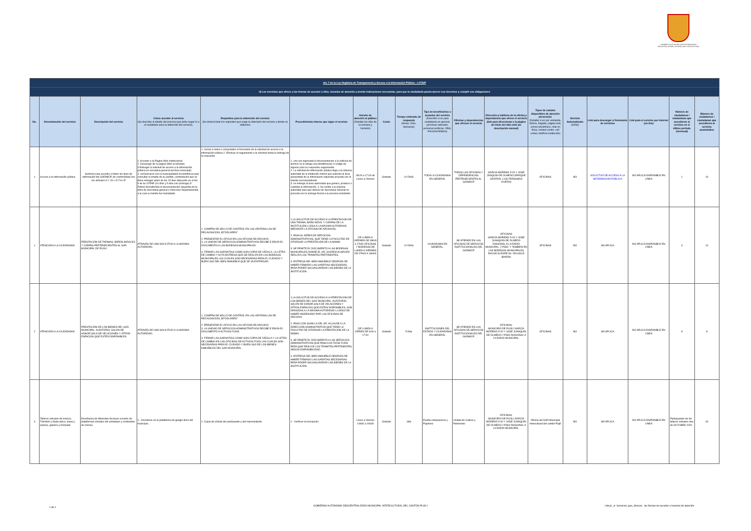GOBIERNO AUTÓNOMO DESCENTRALIZADO MUNICIPAL INTERCULTURAL DEL CANTÓN PUJILÍ
| Art. 7 de la Ley Orgánica de Transparencia y Acceso a la Información Pública - LOTAIP | | | | | | | | | | | | | | | | | |
| d) Los servicios que ofrece y las formas de acceder a ellos, horarios de atención y demás indicaciones necesarias, para que la ciudadanía pueda ejercer sus derechos y cumplir sus obligaciones | | | | | | | | | | | | | | | | | |
| No. | Denominación del servicio | Descripción del servicio | Cómo acceder al servicio (Se describe el detalle del proceso que debe seguir la o el ciudadano para la obtención del servicio). | Requisitos para la obtención del servicio (Se deberá listar los requisitos que exige la obtención del servicio y donde se obtienen) | Procedimiento interno que sigue el servicio | Horario de atención al público (Detallar los días de la semana y horarios) | Costo | Tiempo estimado de respuesta (Horas, Días, Semanas) | Tipo de beneficiarios o usuarios del servicio (Describir si es para ciudadanía en general, personas naturales, personas jurídicas, ONG, Personal Médico) | Oficinas y dependencias que ofrecen el servicio | Dirección y teléfono de la oficina y dependencia que ofrece el servicio (link para direccionar a la página de inicio del sitio web y/o descripción manual) | Tipos de canales disponibles de atención presencial: (Detallar si es por ventanilla, oficina, brigada, página web, correo electrónico, chat en línea, contact center, call center, teléfono institución) | Servicio Automatizado (Si/No) | Link para descargar el formulario de servicios | Link para el servicio por internet (on line) | Número de ciudadanos / ciudadanas que accedieron al servicio en el último período (mensual) | Número de ciudadanos / ciudadanas que accedieron al servicio acumulativo |
| 1 | Acceso a la información pública | Sertvicio para acceder a todos los tipos de información del GADMICP, de conformidad con los artículos 9 Y 19 L.O.T.A.I.P | 1. Acceder a la Pagina Web Institucional. 2. Desacrgar de la pagina Web la solicitud, 3.Entregar la solicitud de acceso a la información pública en secretaria general (archivo municipal) 4. comunicarse con la municipalidad via telefonica para consultar el estado de su pedido, contestación que se debe entregar antes de los 15 dias dispuesto en el Art. 9 de la LOTAIP (10 días y 5 días con prórroga) 5. Retirar formalmente la documentación requerida de la ofina de Secretaria general o Direccion Departamental, a la cual su tramite fue trasladado | 1. Llenar a mano o computador el formulario de la solicitud de acceso a la información pública 2. Efectuar el seguimiento a la solicitud hasta la entrega de la respuesta | 1. una vez ingresada la documentacion a la oofi​cina de archivo se le otorga una identificacion o codigo de ingreso para su respectivo seguimiento. 2. La solicitud de información pública llega a la máxima autoridad de la institución mismo que autoriza al área poseedoda de la informacion requerida proceda con el tramite correspondiente. 3. se entrega al área autorizada que genera, produce o custodia la información. 4. Se remite a la máxima autoridad para que atravez de Secretaria General se proceda con la entrega formal a la persona solicitante. | 08:00 a 17:00 de Lunes a Viernes | Gratuito | 10 DIAS | TODA LA CIUDADANIA EN GENERAL | TODAS LAS OFICINAS Y DEPENDENCIAS PERTENECIENTES AL GADMICP | GARCIA MORENO 5-00 Y JOSÉ JOAQUIN DE OLMEDO (PARQUE CENTRAL LUIS FERNANDO VIVERO) | OFICINAS | NO | SOLICITUD DE ACCESO A LA INFORMACIÓN PÚBLICA | NO APLICA DISPONIBLE EN LÍNEA | 1 | 10 |
| 1 | ATENCIÓN A LA CIUDADANÍA | PRESTACIÓN DE TARIMAS, BAÑOS MÓVILES Y CARPAS PERTENECIENTES AL GAD MUNICIPAL DE PUJILÍ | ATRAVES DE UNA SOLICITUD A LA MÁXIMA AUTORIDAD. | 1. COMPRA DE SELLO DE CONTROL EN LAS VENTANILLAS DE RECAUDACÍON, $2"DÓLARES" 2. PRESENTAR EL OFICIO EN LAS OFICINA DE ARCHIVO. 3. LA UNIDAD DE SERVICIOS ADMINISTRATIVOS RECIBE E ENVÍA EL DOCUMENTO A LAS BODEGAS MUNICIPALES. 3. FIRMAR LAS GARANTIAS COMO SON COPIA DE CEDULA, LA LETRA DE CAMBIO Y ACTA ENTREGA QUE SE REALIZA EN LAS BODEGAS MUNICIPALES LAS CUALES SON NECESARIAS PARA EL CUIDADO Y BUEN USO DEL BIEN INMUEBLE QUE SE VA ENTREGAR. | 1.LA SOLICITUD DE ACCESO A LA PRESTACION DE UNA TARIMA, BAÑO MÓVIL Y CARPAS DE LA INSTITUCIÓN LLEGA A LA MÁXIMA AUTORIDAD MEDIANTE LA OFICINA DE ARCHIVOS. 2. PASA AL AÉREA DE SERVICIOS ADMINISTRATIVOS, QUE TIENE LA FACULTAD DE OTORGAR LA PRESTACIÓN DE LA MISMA 3. SE REMITE EL DOCUMENTO A LAS BODEGAS MUNICIPALES DONDE EL SR, GUARDA ALMACEN REALIZA LOS TRÁMITES PERTINENTES. 4. ENTREGA DEL BIEN INMUEBLE DESPUES DE HABER FIRMADO LAS GARATIAS NECESARIAS PARA PODER SALVAGUARDAR LOS BIENES DE LA INSTITUCIÓN. | DE LUNES A VIERNES DE 08h00 a 17h00 OFICINAS Y BODEGAS DE LUNES A VIERNES DE 07H00 A 16H00 | Gratuito | 10 DIAS | CIUDADANÍA EN GENERAL. | SE ATIENDE EN LAS OFICINAS DE SERVICOS INSTITUCIONALES DEL GADMICP | OFICINAS GARCÍA MORENO 5-00 Y JOSÉ JUANQUÍN DE OLMEDO DIAGONAL A LA RADIO MUNICIPAL. 2 PISO. Y TAMBIEN EN LAS BODEGAS MUNICIPALES RACHO ALEGRE AV. VELASCO IBARRA | OFICINAS | NO | NO APLICA | NO APLICA DISPONIBLE EN LÍNEA | 3 | 10 |
| 2 | ATENCIÓN A LA CIUDADANÍA | PRESTACIÓN DE LOS BIENES DEL GAD MUNICIPAL: AUDITORIO, SALÓN DE HONOR,SALA DE VELACIONES Y OTROS ESPACIOS QUE ESTEN DISPONIBLES. | ATRAVES DE UNA SOLICITUD A LA MÁXIMA AUTORIDAD. | 1. COMPRA DE SELLO DE CONTROL EN LAS VENTANILLAS DE RECAUDACÍON, $2"DÓLARES" 2. PRESENTAR EL OFICIO EN LAS OFICINA DE ARCHIVO. 3. LA UNIDAD DE SERVICIOS ADMINISTRATIVOS RECIBE E ENVÍA EL DOCUMENTO A ACTIVOS FIJOS. 3. FIRMAR LAS GARANTIAS COMO SON COPIA DE CEDULA Y LA LETRA DE CAMBIO EN LAS OFICINAS DE ACTIVOS FIJOS LAS CUALES SON NECESARIAS PARA EL CUIDADO Y BUEN USO DE LOS BIENES INMUEBLES DEL GAD MUNICIPAL. | 1.LA SOLICITUD DE ACCESO A LA PRESTACION DE LOS BIENES DEL GAD MUNICIPAL: AUDITORIO, SALÓN DE HONOR,SALA DE VELACIONES Y OTROS ESPACIOS QUE ESTEN DISPONIBLES, SON DIRIGIDAS A LA MÁXIMA AUTORIDAD LLUEGO DE HABER INGRESADO POR LAS OFICINAS DE ARCHIVO 2. PASA CON SUMILLA DEL SR. ALCALDE A LA DIRECCIÓN ADMINISTRATIVA QUE TIENE LA FACULTAD DE OTORGAR LA PRESTACIÓN DE LA MISMA. 3. SE REMITE EL DOCUMENTO A LAS SERVICIOS ADMINISTRATIVOS QUE PASA A ACTIVOS FIJOS PARA QUE REALICE LOS TRÁMITES PERTINENTES SEGÚN DISPONIBILIDAD . 4. ENTREGA DEL BIEN INMUEBLE DESPUES DE HABER FIRMADO LAS GARATIAS NECESARIAS PARA PODER SALVAGUARDAR LOS BIENES DE LA INSTITUCIÓN. | DE LUNES A VIERES DE 8:00 a 17:00 | Gratuito | 5 días | INSTITUCIONES DEL ESTADO Y CIUDADANIA EN GENERAL | SE ATIENDE EN LAS OFICINAS DE SERVICOS INSTITUCIONALES DEL GADMICP | OFICINAS: MUNICIPIO DE PUJILÍ GARCÍA MORENO 5-00 Y JOSÉ JUANQUÍN DE OLMEDO 2 PISO DIAGONAL A LA RADIO MUNICIPAL. | OFICINAS | NO | NO APLICA | NO APLICA DISPONIBLE EN LÍNEA | 8 | 8 |
| 3 | Talleres virtuales de música: Trombón y flauta dulce, piano y pianica, guitarra y trompeta | Enseñanza de diferentes técnicas a través de plataformas virtuales del actividaes y contenidos de música | 1.- Inscribirse en la plataforma de google drive del municipio. | 1. Copia de cédula del participante y del representante | 1.- Verificar la inscripción | Lunes a Viernes 14h30 a 16h30 | Gratuito | 1día | Pueblo cotopaxense y Pujilense | Unidad de Cultura y Patrimonio | OFICINAS: MUNICIPIO DE PUJILÍ GARCÍA MORENO 5-00 Y JOSÉ JUANQUÍN DE OLMEDO 2 PISO DIAGONAL A LA RADIO MUNICIPAL. | Oficina del GAD Municipal Intercultural del cantón Pujilí | NO | NO APLICA | NO APLICA DISPONIBLE EN LÍNEA | Participantes de los talleres virtuales mes de OCTUBRE 2020 | 40 |
1 de 1
GOBIERNO AUTÓNOMO DESCENTRALIZADO MUNICIPAL INTERCULTURAL DEL CANTÓN PUJILÍ
Literal _d- Servicios_que_ofrecen , las formas de acceder y horarios de atención